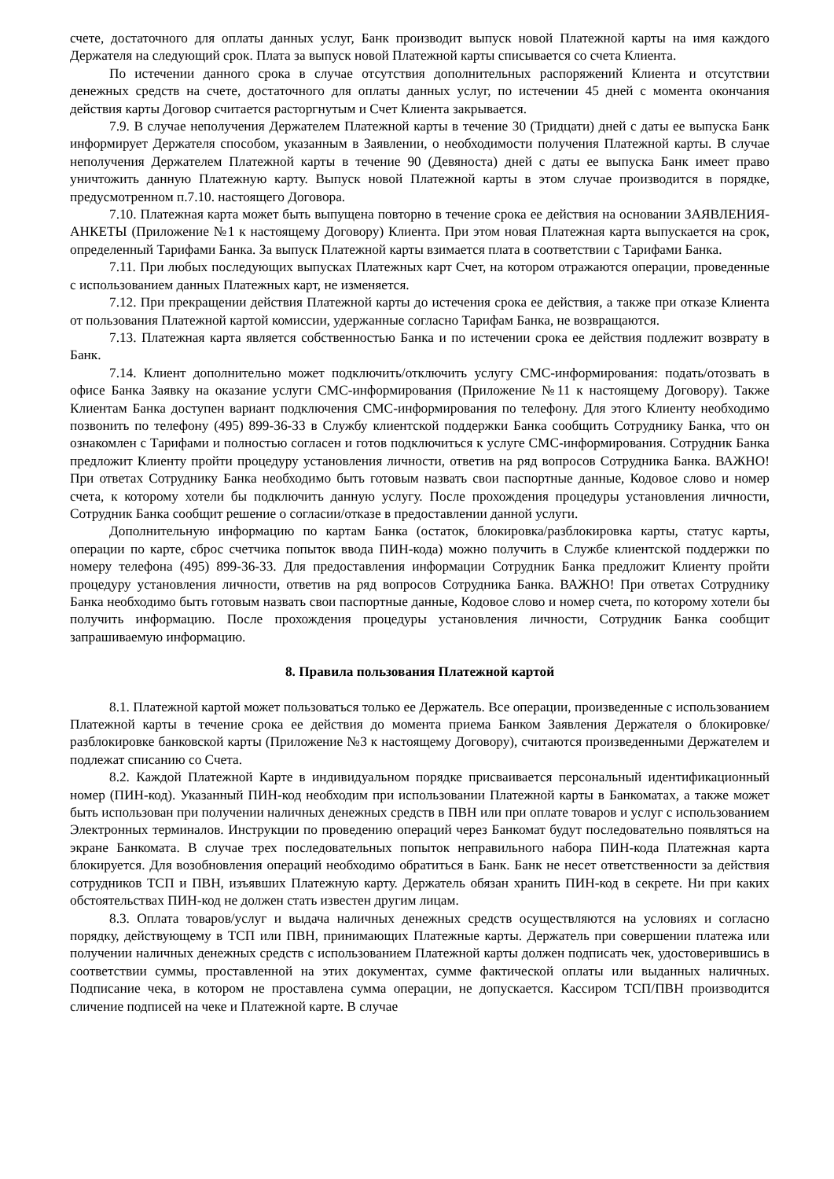счете, достаточного для оплаты данных услуг, Банк производит выпуск новой Платежной карты на имя каждого Держателя на следующий срок. Плата за выпуск новой Платежной карты списывается со счета Клиента.
По истечении данного срока в случае отсутствия дополнительных распоряжений Клиента и отсутствии денежных средств на счете, достаточного для оплаты данных услуг, по истечении 45 дней с момента окончания действия карты Договор считается расторгнутым и Счет Клиента закрывается.
7.9. В случае неполучения Держателем Платежной карты в течение 30 (Тридцати) дней с даты ее выпуска Банк информирует Держателя способом, указанным в Заявлении, о необходимости получения Платежной карты. В случае неполучения Держателем Платежной карты в течение 90 (Девяноста) дней с даты ее выпуска Банк имеет право уничтожить данную Платежную карту. Выпуск новой Платежной карты в этом случае производится в порядке, предусмотренном п.7.10. настоящего Договора.
7.10. Платежная карта может быть выпущена повторно в течение срока ее действия на основании ЗАЯВЛЕНИЯ-АНКЕТЫ (Приложение №1 к настоящему Договору) Клиента. При этом новая Платежная карта выпускается на срок, определенный Тарифами Банка. За выпуск Платежной карты взимается плата в соответствии с Тарифами Банка.
7.11. При любых последующих выпусках Платежных карт Счет, на котором отражаются операции, проведенные с использованием данных Платежных карт, не изменяется.
7.12. При прекращении действия Платежной карты до истечения срока ее действия, а также при отказе Клиента от пользования Платежной картой комиссии, удержанные согласно Тарифам Банка, не возвращаются.
7.13. Платежная карта является собственностью Банка и по истечении срока ее действия подлежит возврату в Банк.
7.14. Клиент дополнительно может подключить/отключить услугу СМС-информирования: подать/отозвать в офисе Банка Заявку на оказание услуги СМС-информирования (Приложение №11 к настоящему Договору). Также Клиентам Банка доступен вариант подключения СМС-информирования по телефону. Для этого Клиенту необходимо позвонить по телефону (495) 899-36-33 в Службу клиентской поддержки Банка сообщить Сотруднику Банка, что он ознакомлен с Тарифами и полностью согласен и готов подключиться к услуге СМС-информирования. Сотрудник Банка предложит Клиенту пройти процедуру установления личности, ответив на ряд вопросов Сотрудника Банка. ВАЖНО! При ответах Сотруднику Банка необходимо быть готовым назвать свои паспортные данные, Кодовое слово и номер счета, к которому хотели бы подключить данную услугу. После прохождения процедуры установления личности, Сотрудник Банка сообщит решение о согласии/отказе в предоставлении данной услуги.
Дополнительную информацию по картам Банка (остаток, блокировка/разблокировка карты, статус карты, операции по карте, сброс счетчика попыток ввода ПИН-кода) можно получить в Службе клиентской поддержки по номеру телефона (495) 899-36-33. Для предоставления информации Сотрудник Банка предложит Клиенту пройти процедуру установления личности, ответив на ряд вопросов Сотрудника Банка. ВАЖНО! При ответах Сотруднику Банка необходимо быть готовым назвать свои паспортные данные, Кодовое слово и номер счета, по которому хотели бы получить информацию. После прохождения процедуры установления личности, Сотрудник Банка сообщит запрашиваемую информацию.
8. Правила пользования Платежной картой
8.1. Платежной картой может пользоваться только ее Держатель. Все операции, произведенные с использованием Платежной карты в течение срока ее действия до момента приема Банком Заявления Держателя о блокировке/разблокировке банковской карты (Приложение №3 к настоящему Договору), считаются произведенными Держателем и подлежат списанию со Счета.
8.2. Каждой Платежной Карте в индивидуальном порядке присваивается персональный идентификационный номер (ПИН-код). Указанный ПИН-код необходим при использовании Платежной карты в Банкоматах, а также может быть использован при получении наличных денежных средств в ПВН или при оплате товаров и услуг с использованием Электронных терминалов. Инструкции по проведению операций через Банкомат будут последовательно появляться на экране Банкомата. В случае трех последовательных попыток неправильного набора ПИН-кода Платежная карта блокируется. Для возобновления операций необходимо обратиться в Банк. Банк не несет ответственности за действия сотрудников ТСП и ПВН, изъявших Платежную карту. Держатель обязан хранить ПИН-код в секрете. Ни при каких обстоятельствах ПИН-код не должен стать известен другим лицам.
8.3. Оплата товаров/услуг и выдача наличных денежных средств осуществляются на условиях и согласно порядку, действующему в ТСП или ПВН, принимающих Платежные карты. Держатель при совершении платежа или получении наличных денежных средств с использованием Платежной карты должен подписать чек, удостоверившись в соответствии суммы, проставленной на этих документах, сумме фактической оплаты или выданных наличных. Подписание чека, в котором не проставлена сумма операции, не допускается. Кассиром ТСП/ПВН производится сличение подписей на чеке и Платежной карте. В случае